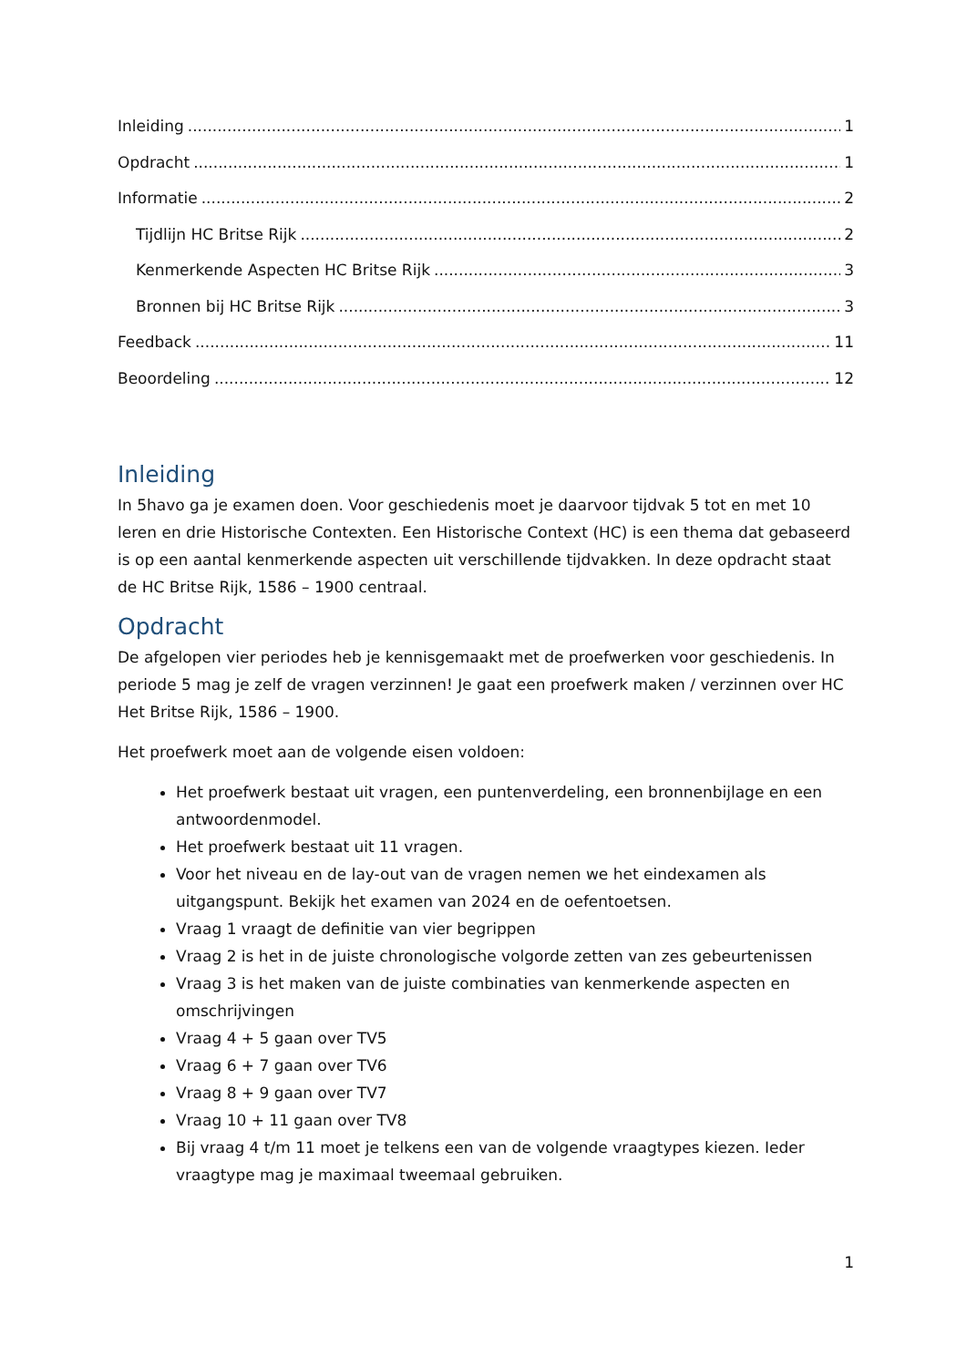Inleiding 1
Opdracht 1
Informatie 2
Tijdlijn HC Britse Rijk 2
Kenmerkende Aspecten HC Britse Rijk 3
Bronnen bij HC Britse Rijk 3
Feedback 11
Beoordeling 12
Inleiding
In 5havo ga je examen doen. Voor geschiedenis moet je daarvoor tijdvak 5 tot en met 10 leren en drie Historische Contexten. Een Historische Context (HC) is een thema dat gebaseerd is op een aantal kenmerkende aspecten uit verschillende tijdvakken. In deze opdracht staat de HC Britse Rijk, 1586 – 1900 centraal.
Opdracht
De afgelopen vier periodes heb je kennisgemaakt met de proefwerken voor geschiedenis. In periode 5 mag je zelf de vragen verzinnen! Je gaat een proefwerk maken / verzinnen over HC Het Britse Rijk, 1586 – 1900.
Het proefwerk moet aan de volgende eisen voldoen:
Het proefwerk bestaat uit vragen, een puntenverdeling, een bronnenbijlage en een antwoordenmodel.
Het proefwerk bestaat uit 11 vragen.
Voor het niveau en de lay-out van de vragen nemen we het eindexamen als uitgangspunt. Bekijk het examen van 2024 en de oefentoetsen.
Vraag 1 vraagt de definitie van vier begrippen
Vraag 2 is het in de juiste chronologische volgorde zetten van zes gebeurtenissen
Vraag 3 is het maken van de juiste combinaties van kenmerkende aspecten en omschrijvingen
Vraag 4 + 5 gaan over TV5
Vraag 6 + 7 gaan over TV6
Vraag 8 + 9 gaan over TV7
Vraag 10 + 11 gaan over TV8
Bij vraag 4 t/m 11 moet je telkens een van de volgende vraagtypes kiezen. Ieder vraagtype mag je maximaal tweemaal gebruiken.
1